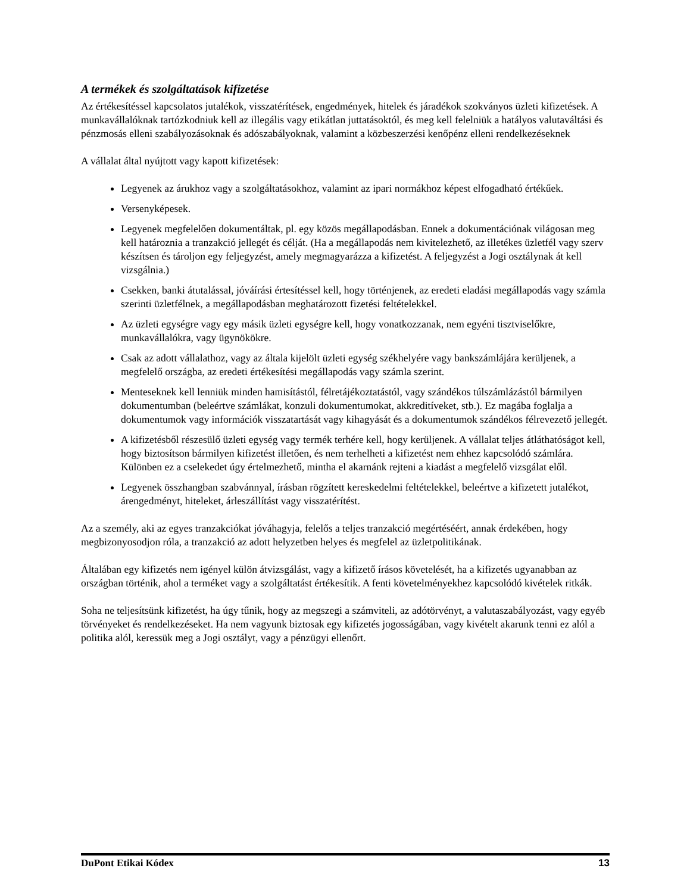A termékek és szolgáltatások kifizetése
Az értékesítéssel kapcsolatos jutalékok, visszatérítések, engedmények, hitelek és járadékok szokványos üzleti kifizetések. A munkavállalóknak tartózkodniuk kell az illegális vagy etikátlan juttatásoktól, és meg kell felelniük a hatályos valutaváltási és pénzmosás elleni szabályozásoknak és adószabályoknak, valamint a közbeszerzési kenőpénz elleni rendelkezéseknek
A vállalat által nyújtott vagy kapott kifizetések:
Legyenek az árukhoz vagy a szolgáltatásokhoz, valamint az ipari normákhoz képest elfogadható értékűek.
Versenyképesek.
Legyenek megfelelően dokumentáltak, pl. egy közös megállapodásban. Ennek a dokumentációnak világosan meg kell határoznia a tranzakció jellegét és célját. (Ha a megállapodás nem kivitelezhető, az illetékes üzletfél vagy szerv készítsen és tároljon egy feljegyzést, amely megmagyarázza a kifizetést. A feljegyzést a Jogi osztálynak át kell vizsgálnia.)
Csekken, banki átutalással, jóváírási értesítéssel kell, hogy történjenek, az eredeti eladási megállapodás vagy számla szerinti üzletfélnek, a megállapodásban meghatározott fizetési feltételekkel.
Az üzleti egységre vagy egy másik üzleti egységre kell, hogy vonatkozzanak, nem egyéni tisztviselőkre, munkavállalókra, vagy ügynökökre.
Csak az adott vállalathoz, vagy az általa kijelölt üzleti egység székhelyére vagy bankszámlájára kerüljenek, a megfelelő országba, az eredeti értékesítési megállapodás vagy számla szerint.
Menteseknek kell lenniük minden hamisítástól, félretájékoztatástól, vagy szándékos túlszámlázástól bármilyen dokumentumban (beleértve számlákat, konzuli dokumentumokat, akkreditíveket, stb.). Ez magába foglalja a dokumentumok vagy információk visszatartását vagy kihagyását és a dokumentumok szándékos félrevezető jellegét.
A kifizetésből részesülő üzleti egység vagy termék terhére kell, hogy kerüljenek. A vállalat teljes átláthatóságot kell, hogy biztosítson bármilyen kifizetést illetően, és nem terhelheti a kifizetést nem ehhez kapcsolódó számlára. Különben ez a cselekedet úgy értelmezhető, mintha el akarnánk rejteni a kiadást a megfelelő vizsgálat elől.
Legyenek összhangban szabvánnyal, írásban rögzített kereskedelmi feltételekkel, beleértve a kifizetett jutalékot, árengedményt, hiteleket, árleszállítást vagy visszatérítést.
Az a személy, aki az egyes tranzakciókat jóváhagyja, felelős a teljes tranzakció megértéséért, annak érdekében, hogy megbizonyosodjon róla, a tranzakció az adott helyzetben helyes és megfelel az üzletpolitikának.
Általában egy kifizetés nem igényel külön átvizsgálást, vagy a kifizető írásos követelését, ha a kifizetés ugyanabban az országban történik, ahol a terméket vagy a szolgáltatást értékesítik. A fenti követelményekhez kapcsolódó kivételek ritkák.
Soha ne teljesítsünk kifizetést, ha úgy tűnik, hogy az megszegi a számviteli, az adótörvényt, a valutaszabályozást, vagy egyéb törvényeket és rendelkezéseket. Ha nem vagyunk biztosak egy kifizetés jogosságában, vagy kivételt akarunk tenni ez alól a politika alól, keressük meg a Jogi osztályt, vagy a pénzügyi ellenőrt.
DuPont Etikai Kódex 13